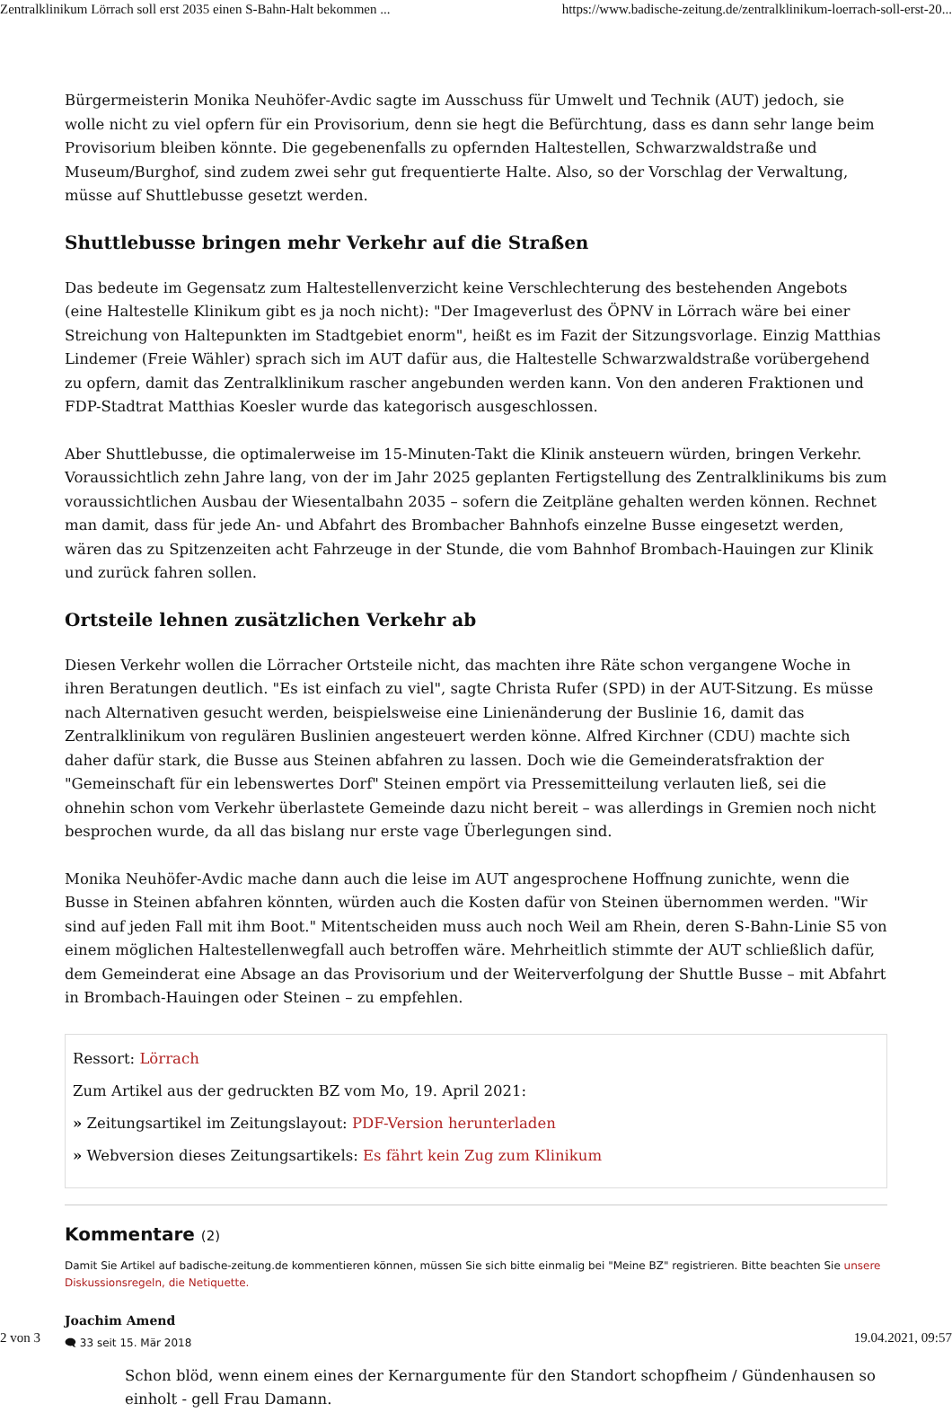Zentralklinikum Lörrach soll erst 2035 einen S-Bahn-Halt bekommen ... https://www.badische-zeitung.de/zentralklinikum-loerrach-soll-erst-20...
Bürgermeisterin Monika Neuhöfer-Avdic sagte im Ausschuss für Umwelt und Technik (AUT) jedoch, sie wolle nicht zu viel opfern für ein Provisorium, denn sie hegt die Befürchtung, dass es dann sehr lange beim Provisorium bleiben könnte. Die gegebenenfalls zu opfernden Haltestellen, Schwarzwaldstraße und Museum/Burghof, sind zudem zwei sehr gut frequentierte Halte. Also, so der Vorschlag der Verwaltung, müsse auf Shuttlebusse gesetzt werden.
Shuttlebusse bringen mehr Verkehr auf die Straßen
Das bedeute im Gegensatz zum Haltestellenverzicht keine Verschlechterung des bestehenden Angebots (eine Haltestelle Klinikum gibt es ja noch nicht): "Der Imageverlust des ÖPNV in Lörrach wäre bei einer Streichung von Haltepunkten im Stadtgebiet enorm", heißt es im Fazit der Sitzungsvorlage. Einzig Matthias Lindemer (Freie Wähler) sprach sich im AUT dafür aus, die Haltestelle Schwarzwaldstraße vorübergehend zu opfern, damit das Zentralklinikum rascher angebunden werden kann. Von den anderen Fraktionen und FDP-Stadtrat Matthias Koesler wurde das kategorisch ausgeschlossen.
Aber Shuttlebusse, die optimalerweise im 15-Minuten-Takt die Klinik ansteuern würden, bringen Verkehr. Voraussichtlich zehn Jahre lang, von der im Jahr 2025 geplanten Fertigstellung des Zentralklinikums bis zum voraussichtlichen Ausbau der Wiesentalbahn 2035 – sofern die Zeitpläne gehalten werden können. Rechnet man damit, dass für jede An- und Abfahrt des Brombacher Bahnhofs einzelne Busse eingesetzt werden, wären das zu Spitzenzeiten acht Fahrzeuge in der Stunde, die vom Bahnhof Brombach-Hauingen zur Klinik und zurück fahren sollen.
Ortsteile lehnen zusätzlichen Verkehr ab
Diesen Verkehr wollen die Lörracher Ortsteile nicht, das machten ihre Räte schon vergangene Woche in ihren Beratungen deutlich. "Es ist einfach zu viel", sagte Christa Rufer (SPD) in der AUT-Sitzung. Es müsse nach Alternativen gesucht werden, beispielsweise eine Linienänderung der Buslinie 16, damit das Zentralklinikum von regulären Buslinien angesteuert werden könne. Alfred Kirchner (CDU) machte sich daher dafür stark, die Busse aus Steinen abfahren zu lassen. Doch wie die Gemeinderatsfraktion der "Gemeinschaft für ein lebenswertes Dorf" Steinen empört via Pressemitteilung verlauten ließ, sei die ohnehin schon vom Verkehr überlastete Gemeinde dazu nicht bereit – was allerdings in Gremien noch nicht besprochen wurde, da all das bislang nur erste vage Überlegungen sind.
Monika Neuhöfer-Avdic mache dann auch die leise im AUT angesprochene Hoffnung zunichte, wenn die Busse in Steinen abfahren könnten, würden auch die Kosten dafür von Steinen übernommen werden. "Wir sind auf jeden Fall mit ihm Boot." Mitentscheiden muss auch noch Weil am Rhein, deren S-Bahn-Linie S5 von einem möglichen Haltestellenwegfall auch betroffen wäre. Mehrheitlich stimmte der AUT schließlich dafür, dem Gemeinderat eine Absage an das Provisorium und der Weiterverfolgung der Shuttle Busse – mit Abfahrt in Brombach-Hauingen oder Steinen – zu empfehlen.
Ressort: Lörrach
Zum Artikel aus der gedruckten BZ vom Mo, 19. April 2021:
» Zeitungsartikel im Zeitungslayout: PDF-Version herunterladen
» Webversion dieses Zeitungsartikels: Es fährt kein Zug zum Klinikum
Kommentare (2)
Damit Sie Artikel auf badische-zeitung.de kommentieren können, müssen Sie sich bitte einmalig bei "Meine BZ" registrieren. Bitte beachten Sie unsere Diskussionsregeln, die Netiquette.
Joachim Amend
🗨 33 seit 15. Mär 2018
Schon blöd, wenn einem eines der Kernargumente für den Standort schopfheim / Gündenhausen so einholt - gell Frau Damann.
2 von 3 19.04.2021, 09:57